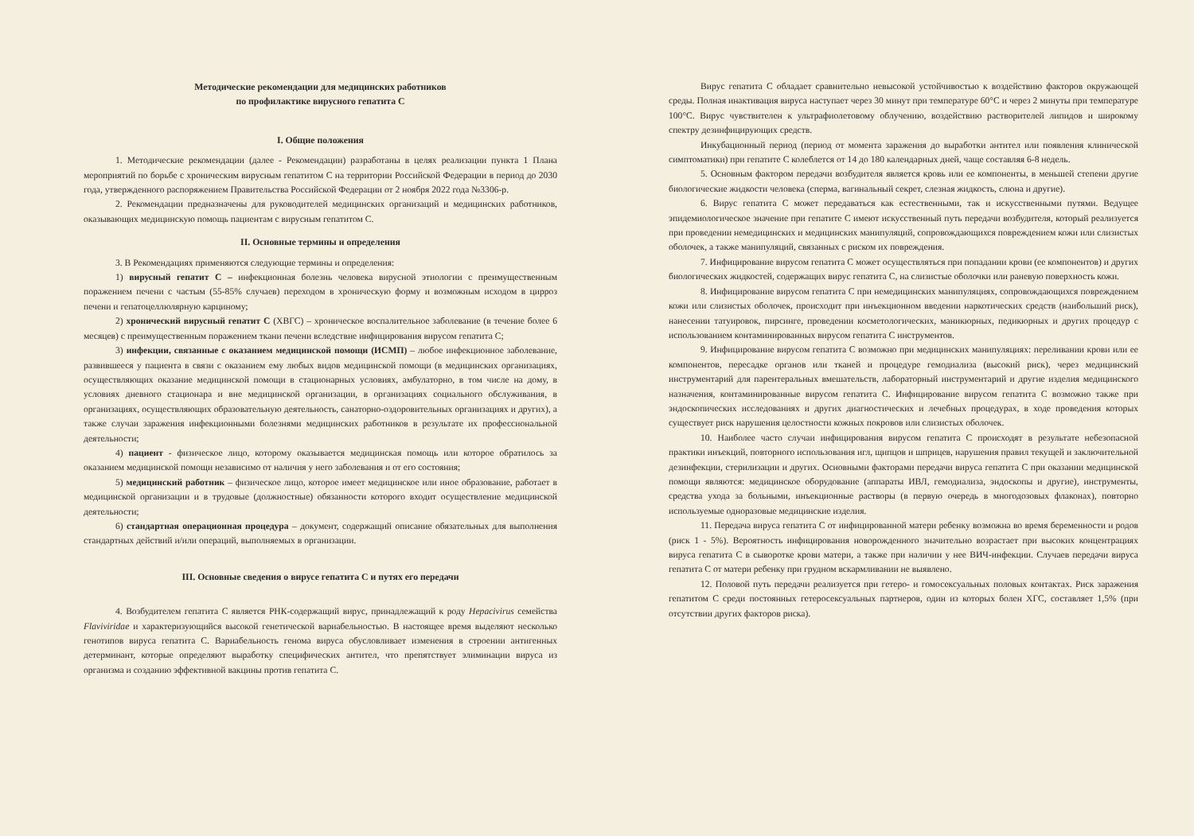Методические рекомендации для медицинских работников
по профилактике вирусного гепатита С
I. Общие положения
1. Методические рекомендации (далее - Рекомендации) разработаны в целях реализации пункта 1 Плана мероприятий по борьбе с хроническим вирусным гепатитом С на территории Российской Федерации в период до 2030 года, утвержденного распоряжением Правительства Российской Федерации от 2 ноября 2022 года №3306-р.
2. Рекомендации предназначены для руководителей медицинских организаций и медицинских работников, оказывающих медицинскую помощь пациентам с вирусным гепатитом С.
II. Основные термины и определения
3. В Рекомендациях применяются следующие термины и определения:
1) вирусный гепатит С – инфекционная болезнь человека вирусной этиологии с преимущественным поражением печени с частым (55-85% случаев) переходом в хроническую форму и возможным исходом в цирроз печени и гепатоцеллюлярную карциному;
2) хронический вирусный гепатит С (ХВГС) – хроническое воспалительное заболевание (в течение более 6 месяцев) с преимущественным поражением ткани печени вследствие инфицирования вирусом гепатита С;
3) инфекции, связанные с оказанием медицинской помощи (ИСМП) – любое инфекционное заболевание, развившееся у пациента в связи с оказанием ему любых видов медицинской помощи (в медицинских организациях, осуществляющих оказание медицинской помощи в стационарных условиях, амбулаторно, в том числе на дому, в условиях дневного стационара и вне медицинской организации, в организациях социального обслуживания, в организациях, осуществляющих образовательную деятельность, санаторно-оздоровительных организациях и других), а также случаи заражения инфекционными болезнями медицинских работников в результате их профессиональной деятельности;
4) пациент - физическое лицо, которому оказывается медицинская помощь или которое обратилось за оказанием медицинской помощи независимо от наличия у него заболевания и от его состояния;
5) медицинский работник – физическое лицо, которое имеет медицинское или иное образование, работает в медицинской организации и в трудовые (должностные) обязанности которого входит осуществление медицинской деятельности;
6) стандартная операционная процедура – документ, содержащий описание обязательных для выполнения стандартных действий и/или операций, выполняемых в организации.
III. Основные сведения о вирусе гепатита С и путях его передачи
4. Возбудителем гепатита С является РНК-содержащий вирус, принадлежащий к роду Hepacivirus семейства Flaviviridae и характеризующийся высокой генетической вариабельностью. В настоящее время выделяют несколько генотипов вируса гепатита С. Вариабельность генома вируса обусловливает изменения в строении антигенных детерминант, которые определяют выработку специфических антител, что препятствует элиминации вируса из организма и созданию эффективной вакцины против гепатита С.
Вирус гепатита С обладает сравнительно невысокой устойчивостью к воздействию факторов окружающей среды. Полная инактивация вируса наступает через 30 минут при температуре 60°С и через 2 минуты при температуре 100°С. Вирус чувствителен к ультрафиолетовому облучению, воздействию растворителей липидов и широкому спектру дезинфицирующих средств.
Инкубационный период (период от момента заражения до выработки антител или появления клинической симптоматики) при гепатите С колеблется от 14 до 180 календарных дней, чаще составляя 6-8 недель.
5. Основным фактором передачи возбудителя является кровь или ее компоненты, в меньшей степени другие биологические жидкости человека (сперма, вагинальный секрет, слезная жидкость, слюна и другие).
6. Вирус гепатита С может передаваться как естественными, так и искусственными путями. Ведущее эпидемиологическое значение при гепатите С имеют искусственный путь передачи возбудителя, который реализуется при проведении немедицинских и медицинских манипуляций, сопровождающихся повреждением кожи или слизистых оболочек, а также манипуляций, связанных с риском их повреждения.
7. Инфицирование вирусом гепатита С может осуществляться при попадании крови (ее компонентов) и других биологических жидкостей, содержащих вирус гепатита С, на слизистые оболочки или раневую поверхность кожи.
8. Инфицирование вирусом гепатита С при немедицинских манипуляциях, сопровождающихся повреждением кожи или слизистых оболочек, происходит при инъекционном введении наркотических средств (наибольший риск), нанесении татуировок, пирсинге, проведении косметологических, маникюрных, педикюрных и других процедур с использованием контаминированных вирусом гепатита С инструментов.
9. Инфицирование вирусом гепатита С возможно при медицинских манипуляциях: переливании крови или ее компонентов, пересадке органов или тканей и процедуре гемодиализа (высокий риск), через медицинский инструментарий для парентеральных вмешательств, лабораторный инструментарий и другие изделия медицинского назначения, контаминированные вирусом гепатита С. Инфицирование вирусом гепатита С возможно также при эндоскопических исследованиях и других диагностических и лечебных процедурах, в ходе проведения которых существует риск нарушения целостности кожных покровов или слизистых оболочек.
10. Наиболее часто случаи инфицирования вирусом гепатита С происходят в результате небезопасной практики инъекций, повторного использования игл, щипцов и шприцев, нарушения правил текущей и заключительной дезинфекции, стерилизации и других. Основными факторами передачи вируса гепатита С при оказании медицинской помощи являются: медицинское оборудование (аппараты ИВЛ, гемодиализа, эндоскопы и другие), инструменты, средства ухода за больными, инъекционные растворы (в первую очередь в многодозовых флаконах), повторно используемые одноразовые медицинские изделия.
11. Передача вируса гепатита С от инфицированной матери ребенку возможна во время беременности и родов (риск 1 - 5%). Вероятность инфицирования новорожденного значительно возрастает при высоких концентрациях вируса гепатита С в сыворотке крови матери, а также при наличии у нее ВИЧ-инфекции. Случаев передачи вируса гепатита С от матери ребенку при грудном вскармливании не выявлено.
12. Половой путь передачи реализуется при гетеро- и гомосексуальных половых контактах. Риск заражения гепатитом С среди постоянных гетеросексуальных партнеров, один из которых болен ХГС, составляет 1,5% (при отсутствии других факторов риска).